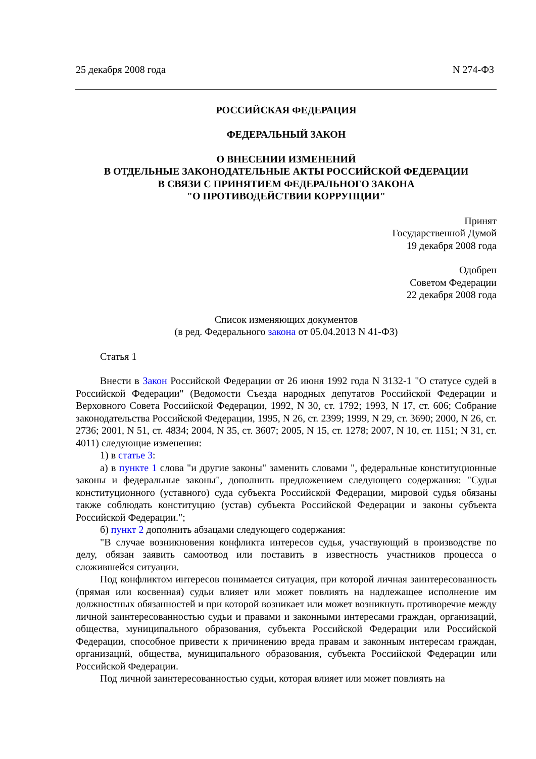25 декабря 2008 года N 274-ФЗ
РОССИЙСКАЯ ФЕДЕРАЦИЯ
ФЕДЕРАЛЬНЫЙ ЗАКОН
О ВНЕСЕНИИ ИЗМЕНЕНИЙ
В ОТДЕЛЬНЫЕ ЗАКОНОДАТЕЛЬНЫЕ АКТЫ РОССИЙСКОЙ ФЕДЕРАЦИИ
В СВЯЗИ С ПРИНЯТИЕМ ФЕДЕРАЛЬНОГО ЗАКОНА
"О ПРОТИВОДЕЙСТВИИ КОРРУПЦИИ"
Принят
Государственной Думой
19 декабря 2008 года
Одобрен
Советом Федерации
22 декабря 2008 года
Список изменяющих документов
(в ред. Федерального закона от 05.04.2013 N 41-ФЗ)
Статья 1
Внести в Закон Российской Федерации от 26 июня 1992 года N 3132-1 "О статусе судей в Российской Федерации" (Ведомости Съезда народных депутатов Российской Федерации и Верховного Совета Российской Федерации, 1992, N 30, ст. 1792; 1993, N 17, ст. 606; Собрание законодательства Российской Федерации, 1995, N 26, ст. 2399; 1999, N 29, ст. 3690; 2000, N 26, ст. 2736; 2001, N 51, ст. 4834; 2004, N 35, ст. 3607; 2005, N 15, ст. 1278; 2007, N 10, ст. 1151; N 31, ст. 4011) следующие изменения:
1) в статье 3:
а) в пункте 1 слова "и другие законы" заменить словами ", федеральные конституционные законы и федеральные законы", дополнить предложением следующего содержания: "Судья конституционного (уставного) суда субъекта Российской Федерации, мировой судья обязаны также соблюдать конституцию (устав) субъекта Российской Федерации и законы субъекта Российской Федерации.";
б) пункт 2 дополнить абзацами следующего содержания:
"В случае возникновения конфликта интересов судья, участвующий в производстве по делу, обязан заявить самоотвод или поставить в известность участников процесса о сложившейся ситуации.
Под конфликтом интересов понимается ситуация, при которой личная заинтересованность (прямая или косвенная) судьи влияет или может повлиять на надлежащее исполнение им должностных обязанностей и при которой возникает или может возникнуть противоречие между личной заинтересованностью судьи и правами и законными интересами граждан, организаций, общества, муниципального образования, субъекта Российской Федерации или Российской Федерации, способное привести к причинению вреда правам и законным интересам граждан, организаций, общества, муниципального образования, субъекта Российской Федерации или Российской Федерации.
Под личной заинтересованностью судьи, которая влияет или может повлиять на